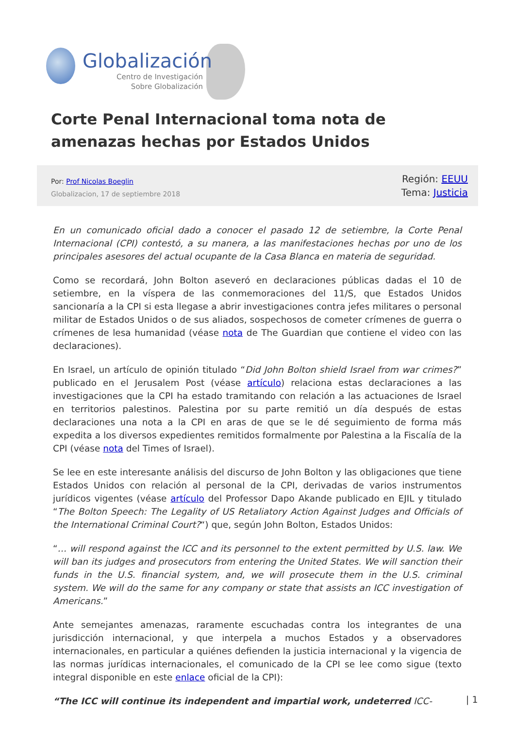Globalización
Centro de Investigación
Sobre Globalización
Corte Penal Internacional toma nota de amenazas hechas por Estados Unidos
Por: Prof Nicolas Boeglin
Globalizacion, 17 de septiembre 2018
Región: EEUU
Tema: Justicia
En un comunicado oficial dado a conocer el pasado 12 de setiembre, la Corte Penal Internacional (CPI) contestó, a su manera, a las manifestaciones hechas por uno de los principales asesores del actual ocupante de la Casa Blanca en materia de seguridad.
Como se recordará, John Bolton aseveró en declaraciones públicas dadas el 10 de setiembre, en la víspera de las conmemoraciones del 11/S, que Estados Unidos sancionaría a la CPI si esta llegase a abrir investigaciones contra jefes militares o personal militar de Estados Unidos o de sus aliados, sospechosos de cometer crímenes de guerra o crímenes de lesa humanidad (véase nota de The Guardian que contiene el video con las declaraciones).
En Israel, un artículo de opinión titulado “Did John Bolton shield Israel from war crimes?” publicado en el Jerusalem Post (véase artículo) relaciona estas declaraciones a las investigaciones que la CPI ha estado tramitando con relación a las actuaciones de Israel en territorios palestinos. Palestina por su parte remitió un día después de estas declaraciones una nota a la CPI en aras de que se le dé seguimiento de forma más expedita a los diversos expedientes remitidos formalmente por Palestina a la Fiscalía de la CPI (véase nota del Times of Israel).
Se lee en este interesante análisis del discurso de John Bolton y las obligaciones que tiene Estados Unidos con relación al personal de la CPI, derivadas de varios instrumentos jurídicos vigentes (véase artículo del Professor Dapo Akande publicado en EJIL y titulado “The Bolton Speech: The Legality of US Retaliatory Action Against Judges and Officials of the International Criminal Court?“) que, según John Bolton, Estados Unidos:
“… will respond against the ICC and its personnel to the extent permitted by U.S. law. We will ban its judges and prosecutors from entering the United States. We will sanction their funds in the U.S. financial system, and, we will prosecute them in the U.S. criminal system. We will do the same for any company or state that assists an ICC investigation of Americans.”
Ante semejantes amenazas, raramente escuchadas contra los integrantes de una jurisdicción internacional, y que interpela a muchos Estados y a observadores internacionales, en particular a quiénes defienden la justicia internacional y la vigencia de las normas jurídicas internacionales, el comunicado de la CPI se lee como sigue (texto integral disponible en este enlace oficial de la CPI):
“The ICC will continue its independent and impartial work, undeterred ICC-
| 1